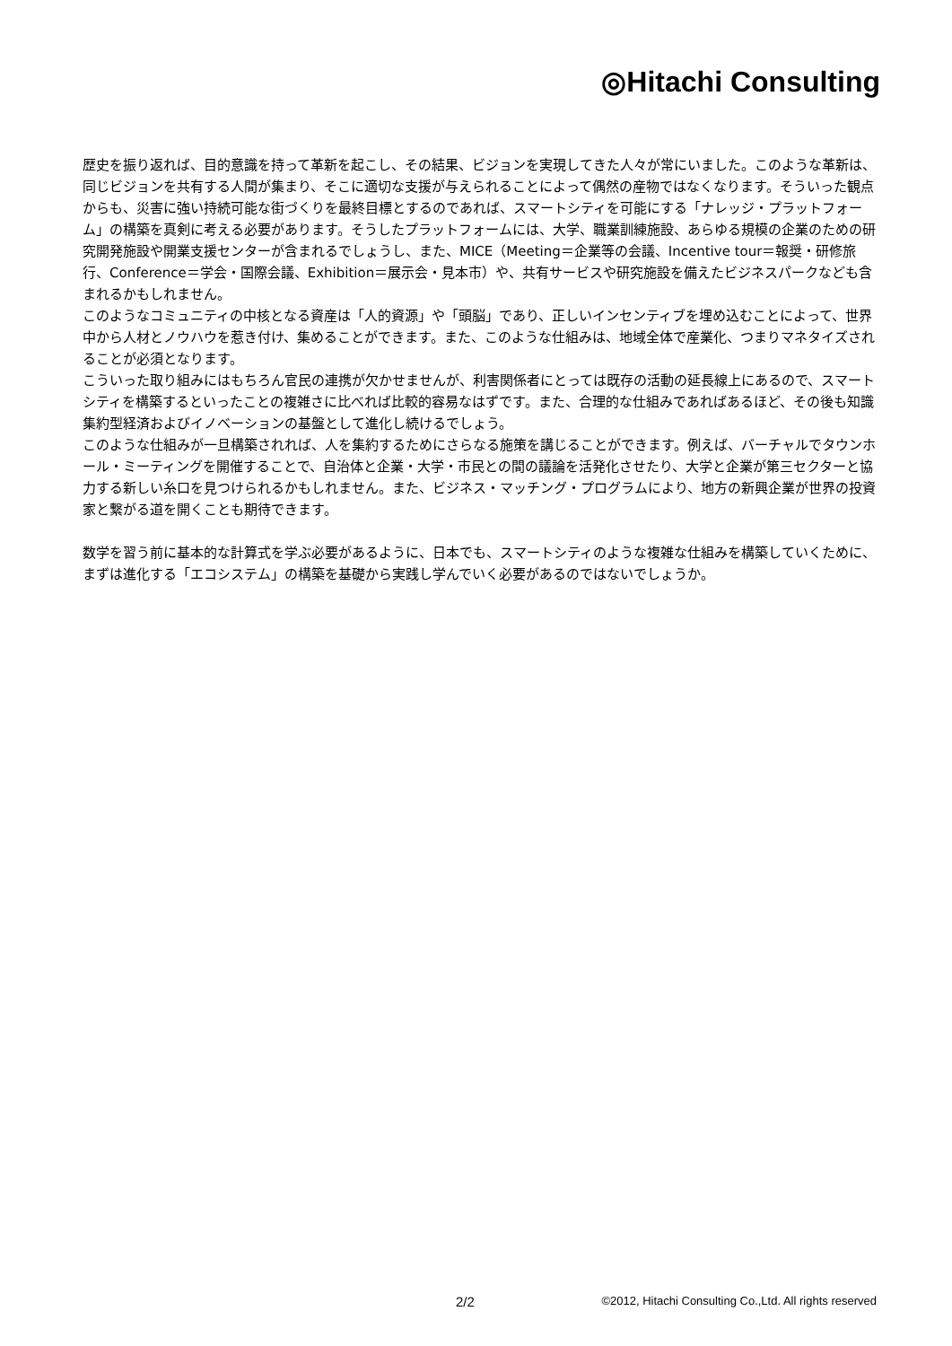◎Hitachi Consulting
歴史を振り返れば、目的意識を持って革新を起こし、その結果、ビジョンを実現してきた人々が常にいました。このような革新は、同じビジョンを共有する人間が集まり、そこに適切な支援が与えられることによって偶然の産物ではなくなります。そういった観点からも、災害に強い持続可能な街づくりを最終目標とするのであれば、スマートシティを可能にする「ナレッジ・プラットフォーム」の構築を真剣に考える必要があります。そうしたプラットフォームには、大学、職業訓練施設、あらゆる規模の企業のための研究開発施設や開業支援センターが含まれるでしょうし、また、MICE（Meeting＝企業等の会議、Incentive tour＝報奨・研修旅行、Conference＝学会・国際会議、Exhibition＝展示会・見本市）や、共有サービスや研究施設を備えたビジネスパークなども含まれるかもしれません。
このようなコミュニティの中核となる資産は「人的資源」や「頭脳」であり、正しいインセンティブを埋め込むことによって、世界中から人材とノウハウを惹き付け、集めることができます。また、このような仕組みは、地域全体で産業化、つまりマネタイズされることが必須となります。
こういった取り組みにはもちろん官民の連携が欠かせませんが、利害関係者にとっては既存の活動の延長線上にあるので、スマートシティを構築するといったことの複雑さに比べれば比較的容易なはずです。また、合理的な仕組みであればあるほど、その後も知識集約型経済およびイノベーションの基盤として進化し続けるでしょう。
このような仕組みが一旦構築されれば、人を集約するためにさらなる施策を講じることができます。例えば、バーチャルでタウンホール・ミーティングを開催することで、自治体と企業・大学・市民との間の議論を活発化させたり、大学と企業が第三セクターと協力する新しい糸口を見つけられるかもしれません。また、ビジネス・マッチング・プログラムにより、地方の新興企業が世界の投資家と繋がる道を開くことも期待できます。
数学を習う前に基本的な計算式を学ぶ必要があるように、日本でも、スマートシティのような複雑な仕組みを構築していくために、まずは進化する「エコシステム」の構築を基礎から実践し学んでいく必要があるのではないでしょうか。
2/2 ©2012, Hitachi Consulting Co.,Ltd. All rights reserved